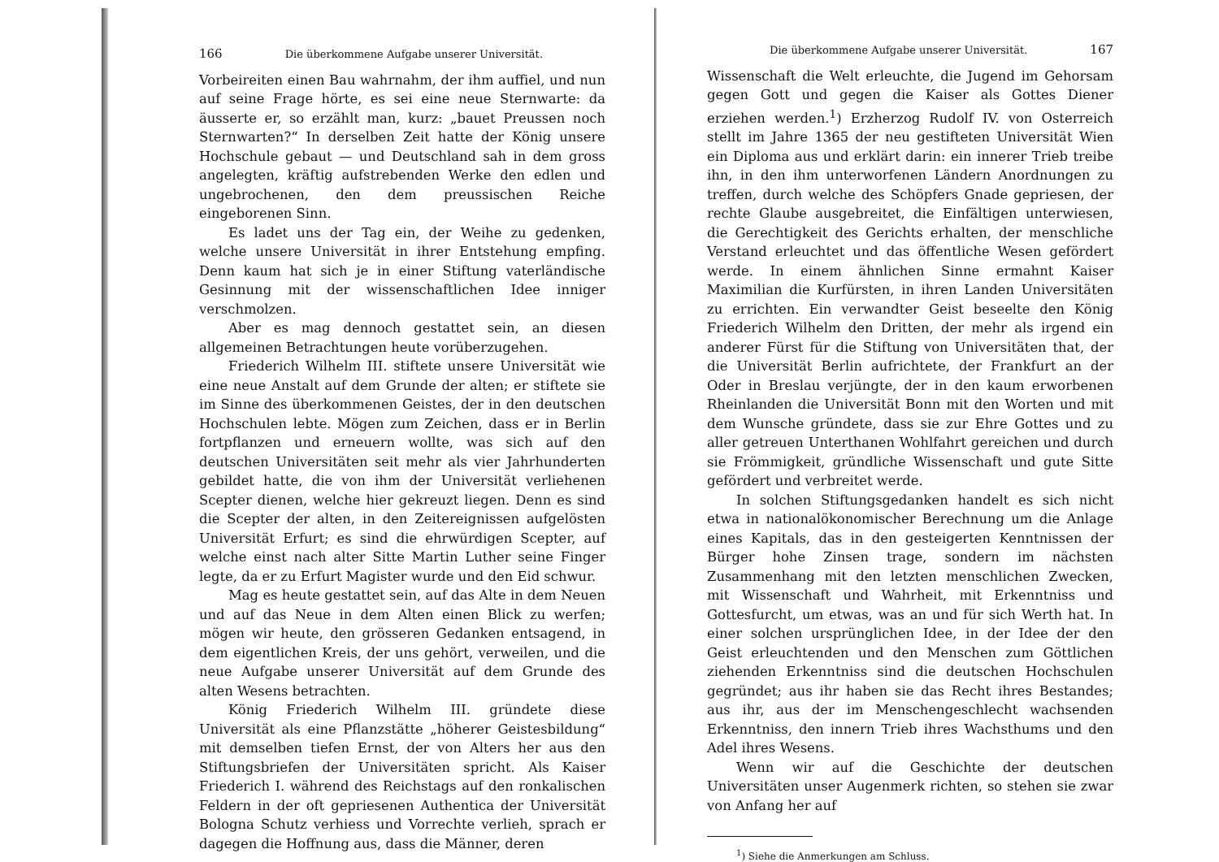166 Die überkommene Aufgabe unserer Universität.
Vorbeireiten einen Bau wahrnahm, der ihm auffiel, und nun auf seine Frage hörte, es sei eine neue Sternwarte: da äusserte er, so erzählt man, kurz: „bauet Preussen noch Sternwarten?“ In derselben Zeit hatte der König unsere Hochschule gebaut — und Deutschland sah in dem gross angelegten, kräftig aufstrebenden Werke den edlen und ungebrochenen, den dem preussischen Reiche eingeborenen Sinn.
Es ladet uns der Tag ein, der Weihe zu gedenken, welche unsere Universität in ihrer Entstehung empfing. Denn kaum hat sich je in einer Stiftung vaterländische Gesinnung mit der wissenschaftlichen Idee inniger verschmolzen.
Aber es mag dennoch gestattet sein, an diesen allgemeinen Betrachtungen heute vorüberzugehen.
Friederich Wilhelm III. stiftete unsere Universität wie eine neue Anstalt auf dem Grunde der alten; er stiftete sie im Sinne des überkommenen Geistes, der in den deutschen Hochschulen lebte. Mögen zum Zeichen, dass er in Berlin fortpflanzen und erneuern wollte, was sich auf den deutschen Universitäten seit mehr als vier Jahrhunderten gebildet hatte, die von ihm der Universität verliehenen Scepter dienen, welche hier gekreuzt liegen. Denn es sind die Scepter der alten, in den Zeitereignissen aufgelösten Universität Erfurt; es sind die ehrwürdigen Scepter, auf welche einst nach alter Sitte Martin Luther seine Finger legte, da er zu Erfurt Magister wurde und den Eid schwur.
Mag es heute gestattet sein, auf das Alte in dem Neuen und auf das Neue in dem Alten einen Blick zu werfen; mögen wir heute, den grösseren Gedanken entsagend, in dem eigentlichen Kreis, der uns gehört, verweilen, und die neue Aufgabe unserer Universität auf dem Grunde des alten Wesens betrachten.
König Friederich Wilhelm III. gründete diese Universität als eine Pflanzstätte „höherer Geistesbildung“ mit demselben tiefen Ernst, der von Alters her aus den Stiftungsbriefen der Universitäten spricht. Als Kaiser Friederich I. während des Reichstags auf den ronkalischen Feldern in der oft gepriesenen Authentica der Universität Bologna Schutz verhiess und Vorrechte verlieh, sprach er dagegen die Hoffnung aus, dass die Männer, deren
Die überkommene Aufgabe unserer Universität. 167
Wissenschaft die Welt erleuchte, die Jugend im Gehorsam gegen Gott und gegen die Kaiser als Gottes Diener erziehen werden.<sup>1</sup>) Erzherzog Rudolf IV. von Osterreich stellt im Jahre 1365 der neu gestifteten Universität Wien ein Diploma aus und erklärt darin: ein innerer Trieb treibe ihn, in den ihm unterworfenen Ländern Anordnungen zu treffen, durch welche des Schöpfers Gnade gepriesen, der rechte Glaube ausgebreitet, die Einfältigen unterwiesen, die Gerechtigkeit des Gerichts erhalten, der menschliche Verstand erleuchtet und das öffentliche Wesen gefördert werde. In einem ähnlichen Sinne ermahnt Kaiser Maximilian die Kurfürsten, in ihren Landen Universitäten zu errichten. Ein verwandter Geist beseelte den König Friederich Wilhelm den Dritten, der mehr als irgend ein anderer Fürst für die Stiftung von Universitäten that, der die Universität Berlin aufrichtete, der Frankfurt an der Oder in Breslau verjüngte, der in den kaum erworbenen Rheinlanden die Universität Bonn mit den Worten und mit dem Wunsche gründete, dass sie zur Ehre Gottes und zu aller getreuen Unterthanen Wohlfahrt gereichen und durch sie Frömmigkeit, gründliche Wissenschaft und gute Sitte gefördert und verbreitet werde.
In solchen Stiftungsgedanken handelt es sich nicht etwa in nationalökonomischer Berechnung um die Anlage eines Kapitals, das in den gesteigerten Kenntnissen der Bürger hohe Zinsen trage, sondern im nächsten Zusammenhang mit den letzten menschlichen Zwecken, mit Wissenschaft und Wahrheit, mit Erkenntniss und Gottesfurcht, um etwas, was an und für sich Werth hat. In einer solchen ursprünglichen Idee, in der Idee der den Geist erleuchtenden und den Menschen zum Göttlichen ziehenden Erkenntniss sind die deutschen Hochschulen gegründet; aus ihr haben sie das Recht ihres Bestandes; aus ihr, aus der im Menschengeschlecht wachsenden Erkenntniss, den innern Trieb ihres Wachsthums und den Adel ihres Wesens.
Wenn wir auf die Geschichte der deutschen Universitäten unser Augenmerk richten, so stehen sie zwar von Anfang her auf
<sup>1</sup>) Siehe die Anmerkungen am Schluss.